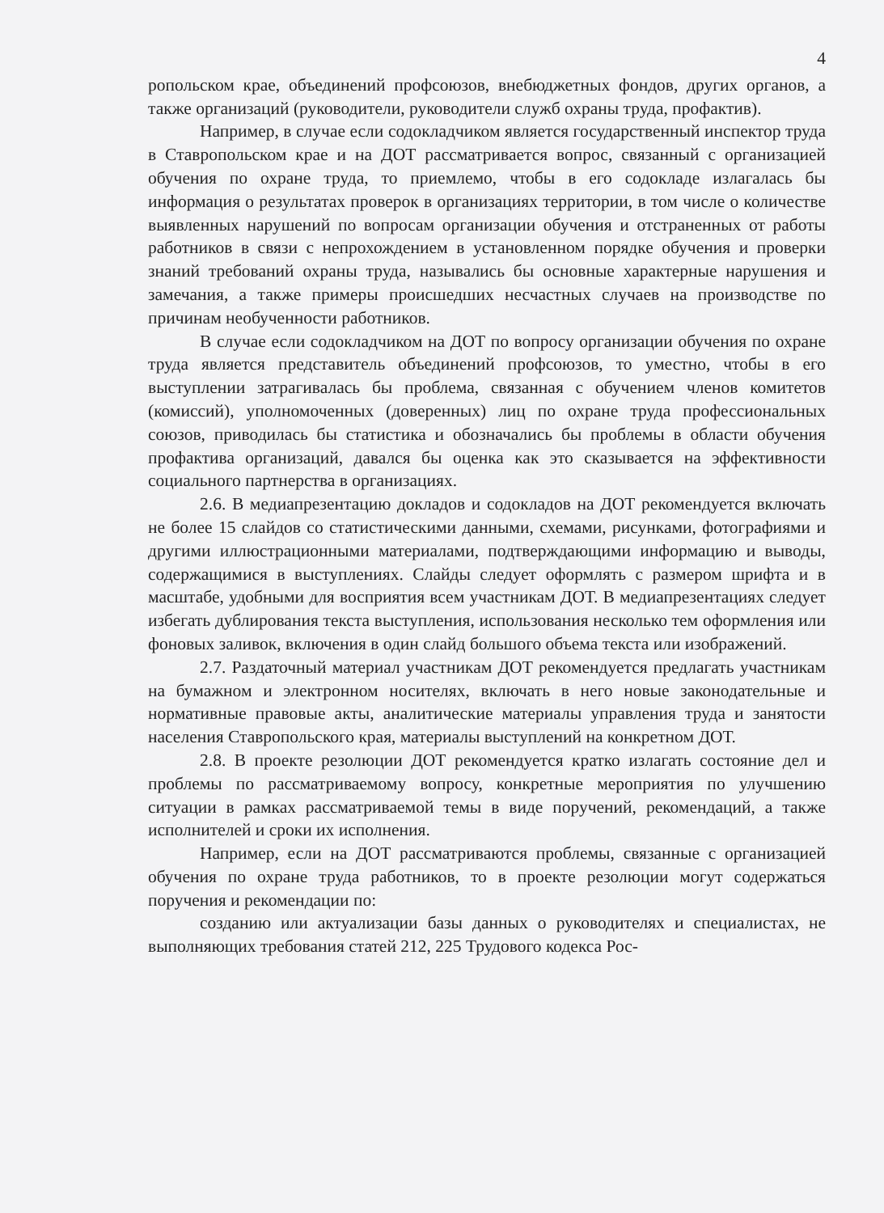4
ропольском крае, объединений профсоюзов, внебюджетных фондов, других органов, а также организаций (руководители, руководители служб охраны труда, профактив).
Например, в случае если содокладчиком является государственный инспектор труда в Ставропольском крае и на ДОТ рассматривается вопрос, связанный с организацией обучения по охране труда, то приемлемо, чтобы в его содокладе излагалась бы информация о результатах проверок в организациях территории, в том числе о количестве выявленных нарушений по вопросам организации обучения и отстраненных от работы работников в связи с непрохождением в установленном порядке обучения и проверки знаний требований охраны труда, назывались бы основные характерные нарушения и замечания, а также примеры происшедших несчастных случаев на производстве по причинам необученности работников.
В случае если содокладчиком на ДОТ по вопросу организации обучения по охране труда является представитель объединений профсоюзов, то уместно, чтобы в его выступлении затрагивалась бы проблема, связанная с обучением членов комитетов (комиссий), уполномоченных (доверенных) лиц по охране труда профессиональных союзов, приводилась бы статистика и обозначались бы проблемы в области обучения профактива организаций, давался бы оценка как это сказывается на эффективности социального партнерства в организациях.
2.6. В медиапрезентацию докладов и содокладов на ДОТ рекомендуется включать не более 15 слайдов со статистическими данными, схемами, рисунками, фотографиями и другими иллюстрационными материалами, подтверждающими информацию и выводы, содержащимися в выступлениях. Слайды следует оформлять с размером шрифта и в масштабе, удобными для восприятия всем участникам ДОТ. В медиапрезентациях следует избегать дублирования текста выступления, использования несколько тем оформления или фоновых заливок, включения в один слайд большого объема текста или изображений.
2.7. Раздаточный материал участникам ДОТ рекомендуется предлагать участникам на бумажном и электронном носителях, включать в него новые законодательные и нормативные правовые акты, аналитические материалы управления труда и занятости населения Ставропольского края, материалы выступлений на конкретном ДОТ.
2.8. В проекте резолюции ДОТ рекомендуется кратко излагать состояние дел и проблемы по рассматриваемому вопросу, конкретные мероприятия по улучшению ситуации в рамках рассматриваемой темы в виде поручений, рекомендаций, а также исполнителей и сроки их исполнения.
Например, если на ДОТ рассматриваются проблемы, связанные с организацией обучения по охране труда работников, то в проекте резолюции могут содержаться поручения и рекомендации по:
созданию или актуализации базы данных о руководителях и специалистах, не выполняющих требования статей 212, 225 Трудового кодекса Рос-